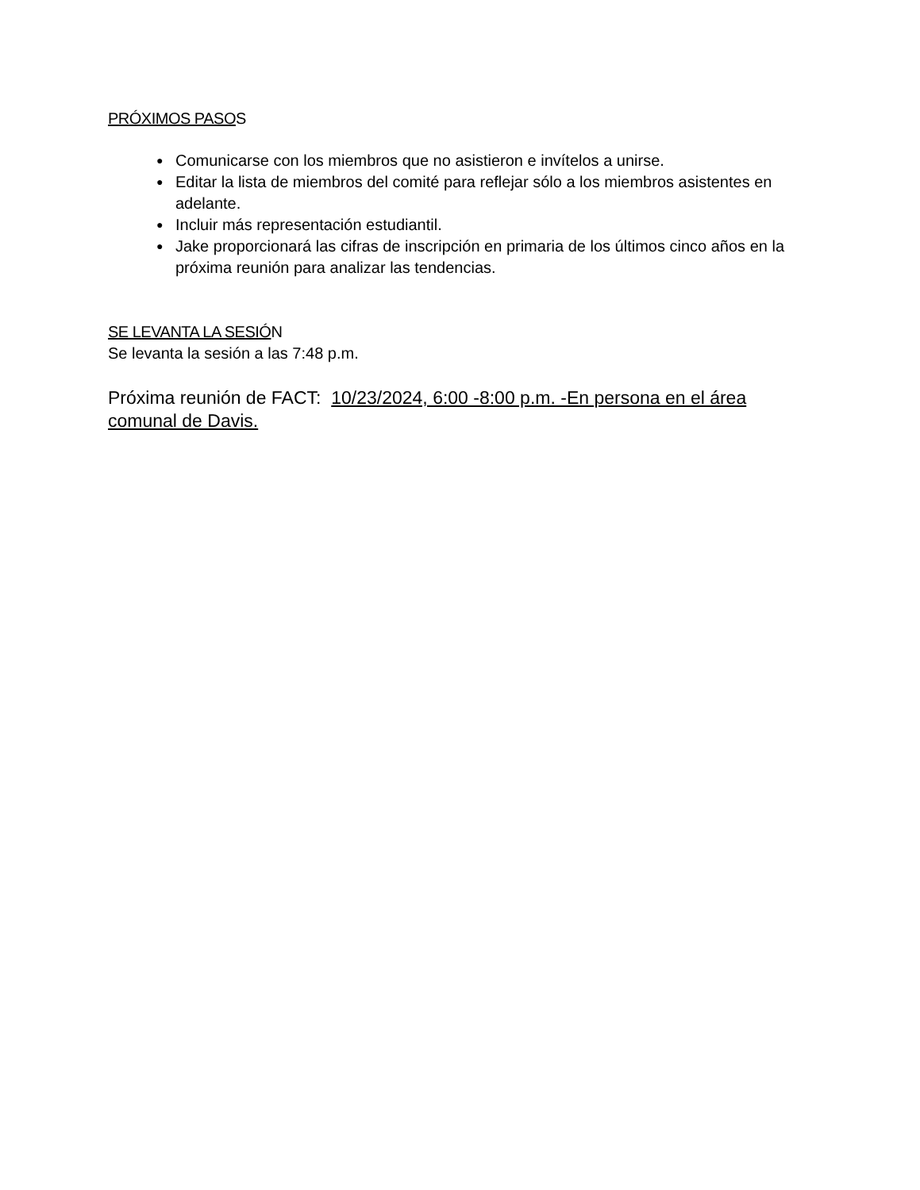PRÓXIMOS PASOS
● Comunicarse con los miembros que no asistieron e invítelos a unirse.
● Editar la lista de miembros del comité para reflejar sólo a los miembros asistentes en adelante.
● Incluir más representación estudiantil.
● Jake proporcionará las cifras de inscripción en primaria de los últimos cinco años en la próxima reunión para analizar las tendencias.
SE LEVANTA LA SESIÓN
Se levanta la sesión a las 7:48 p.m.
Próxima reunión de FACT: 10/23/2024, 6:00 -8:00 p.m. -En persona en el área comunal de Davis.